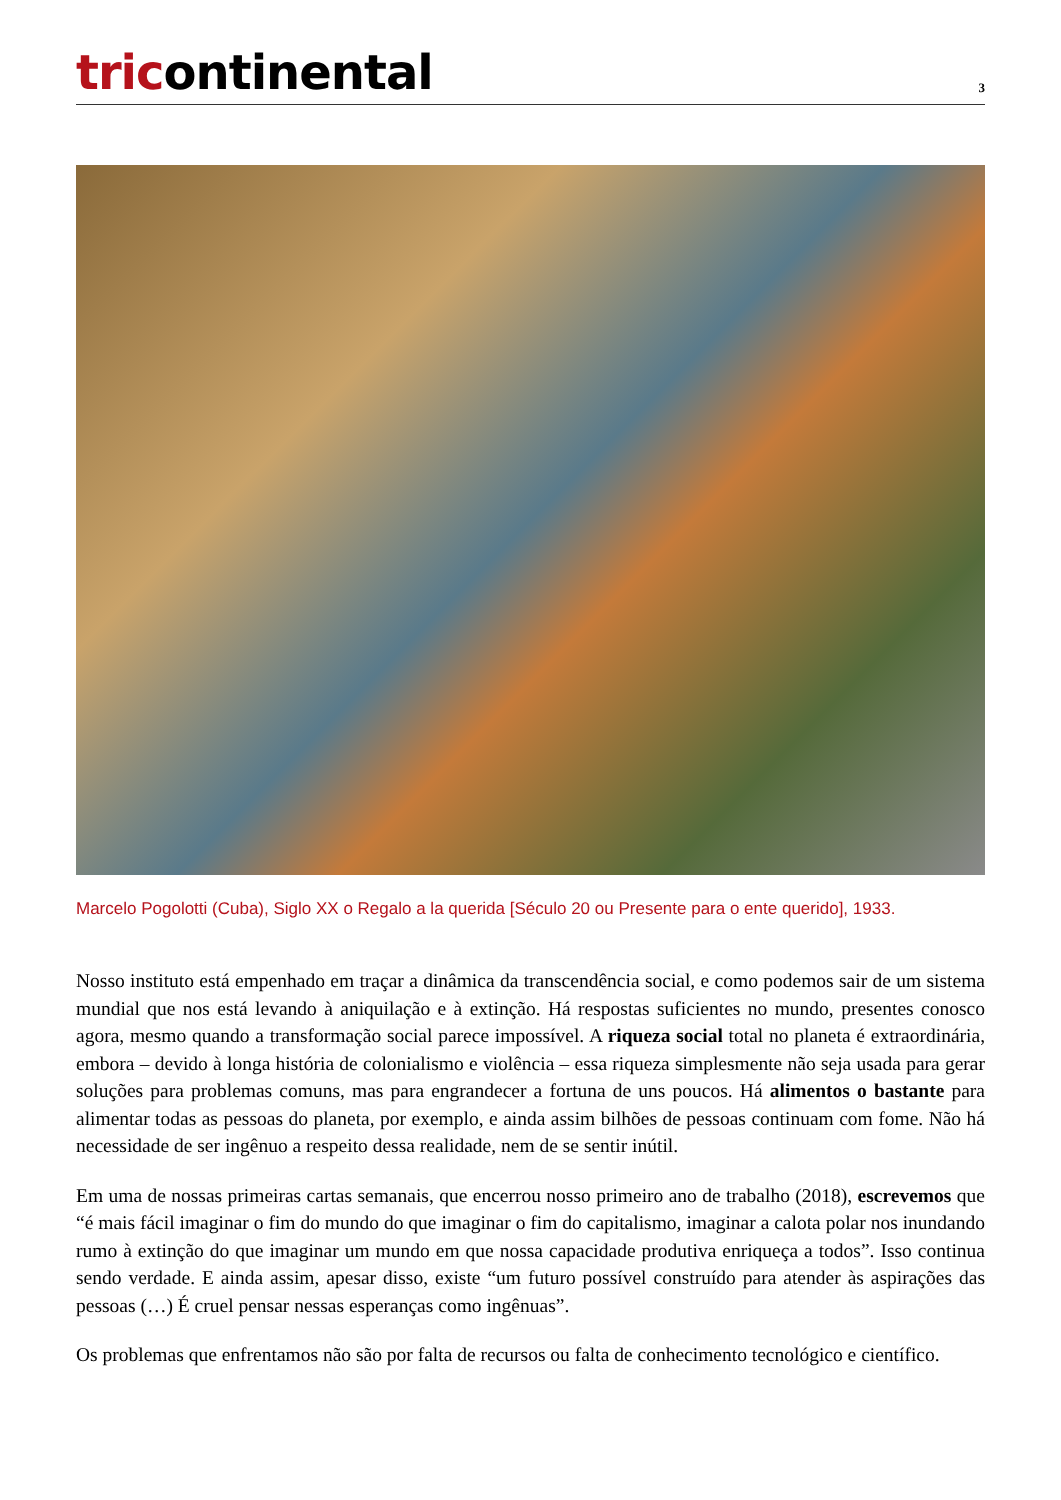tricontinental
3
Marcelo Pogolotti (Cuba), Siglo XX o Regalo a la querida [Século 20 ou Presente para o ente querido], 1933.
Nosso instituto está empenhado em traçar a dinâmica da transcendência social, e como podemos sair de um sistema mundial que nos está levando à aniquilação e à extinção. Há respostas suficientes no mundo, presentes conosco agora, mesmo quando a transformação social parece impossível. A riqueza social total no planeta é extraordinária, embora – devido à longa história de colonialismo e violência – essa riqueza simplesmente não seja usada para gerar soluções para problemas comuns, mas para engrandecer a fortuna de uns poucos. Há alimentos o bastante para alimentar todas as pessoas do planeta, por exemplo, e ainda assim bilhões de pessoas continuam com fome. Não há necessidade de ser ingênuo a respeito dessa realidade, nem de se sentir inútil.
Em uma de nossas primeiras cartas semanais, que encerrou nosso primeiro ano de trabalho (2018), escrevemos que “é mais fácil imaginar o fim do mundo do que imaginar o fim do capitalismo, imaginar a calota polar nos inundando rumo à extinção do que imaginar um mundo em que nossa capacidade produtiva enriqueça a todos”. Isso continua sendo verdade. E ainda assim, apesar disso, existe “um futuro possível construído para atender às aspirações das pessoas (…) É cruel pensar nessas esperanças como ingênuas”.
Os problemas que enfrentamos não são por falta de recursos ou falta de conhecimento tecnológico e científico.